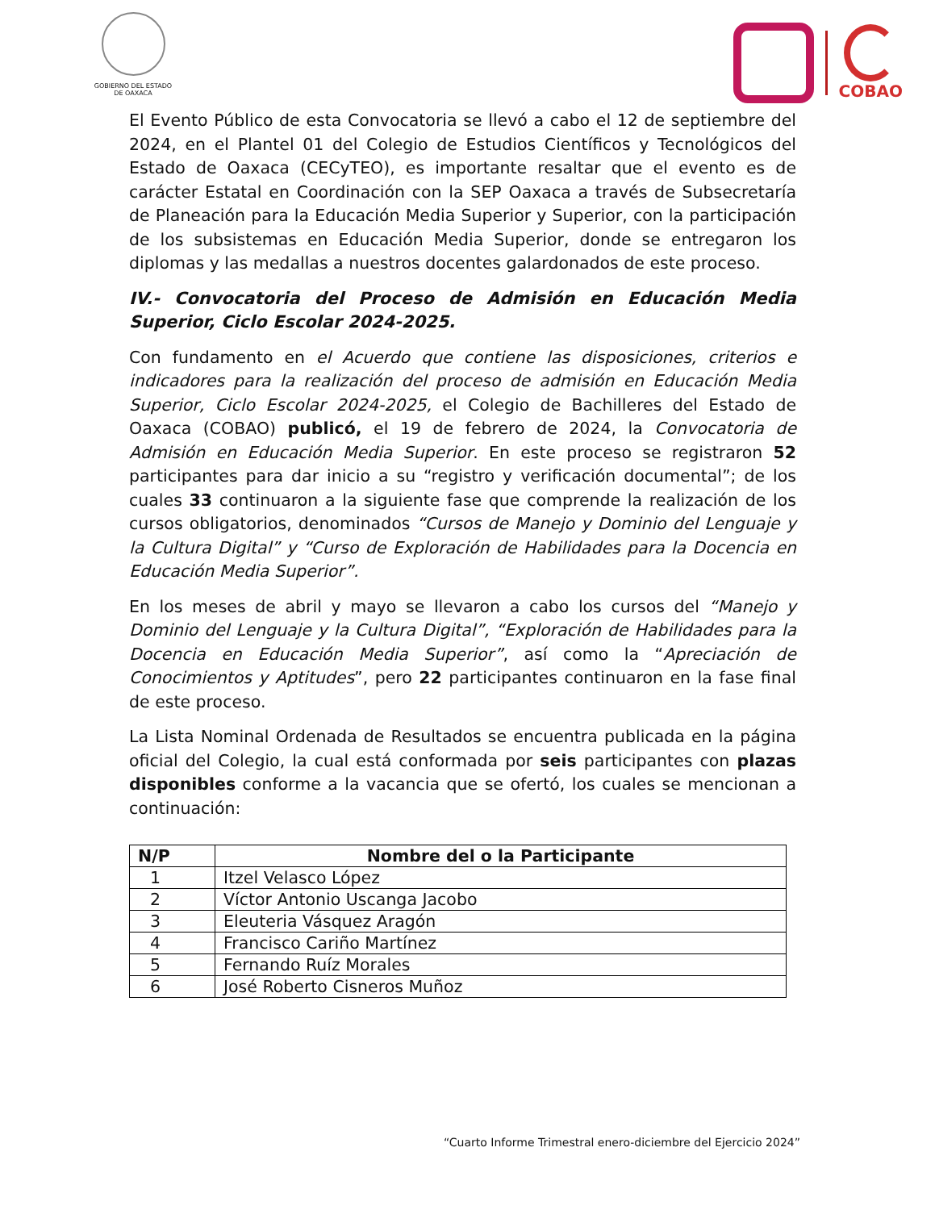GOBIERNO DEL ESTADO
DE OAXACA
COBAO
El Evento Público de esta Convocatoria se llevó a cabo el 12 de septiembre del 2024, en el Plantel 01 del Colegio de Estudios Científicos y Tecnológicos del Estado de Oaxaca (CECyTEO), es importante resaltar que el evento es de carácter Estatal en Coordinación con la SEP Oaxaca a través de Subsecretaría de Planeación para la Educación Media Superior y Superior, con la participación de los subsistemas en Educación Media Superior, donde se entregaron los diplomas y las medallas a nuestros docentes galardonados de este proceso.
IV.- Convocatoria del Proceso de Admisión en Educación Media Superior, Ciclo Escolar 2024-2025.
Con fundamento en el Acuerdo que contiene las disposiciones, criterios e indicadores para la realización del proceso de admisión en Educación Media Superior, Ciclo Escolar 2024-2025, el Colegio de Bachilleres del Estado de Oaxaca (COBAO) publicó, el 19 de febrero de 2024, la Convocatoria de Admisión en Educación Media Superior. En este proceso se registraron 52 participantes para dar inicio a su “registro y verificación documental”; de los cuales 33 continuaron a la siguiente fase que comprende la realización de los cursos obligatorios, denominados “Cursos de Manejo y Dominio del Lenguaje y la Cultura Digital” y “Curso de Exploración de Habilidades para la Docencia en Educación Media Superior”.
En los meses de abril y mayo se llevaron a cabo los cursos del “Manejo y Dominio del Lenguaje y la Cultura Digital”, “Exploración de Habilidades para la Docencia en Educación Media Superior”, así como la “Apreciación de Conocimientos y Aptitudes”, pero 22 participantes continuaron en la fase final de este proceso.
La Lista Nominal Ordenada de Resultados se encuentra publicada en la página oficial del Colegio, la cual está conformada por seis participantes con plazas disponibles conforme a la vacancia que se ofertó, los cuales se mencionan a continuación:
| N/P | Nombre del o la Participante |
| --- | --- |
| 1 | Itzel Velasco López |
| 2 | Víctor Antonio Uscanga Jacobo |
| 3 | Eleuteria Vásquez Aragón |
| 4 | Francisco Cariño Martínez |
| 5 | Fernando Ruíz Morales |
| 6 | José Roberto Cisneros Muñoz |
“Cuarto Informe Trimestral enero-diciembre del Ejercicio 2024”